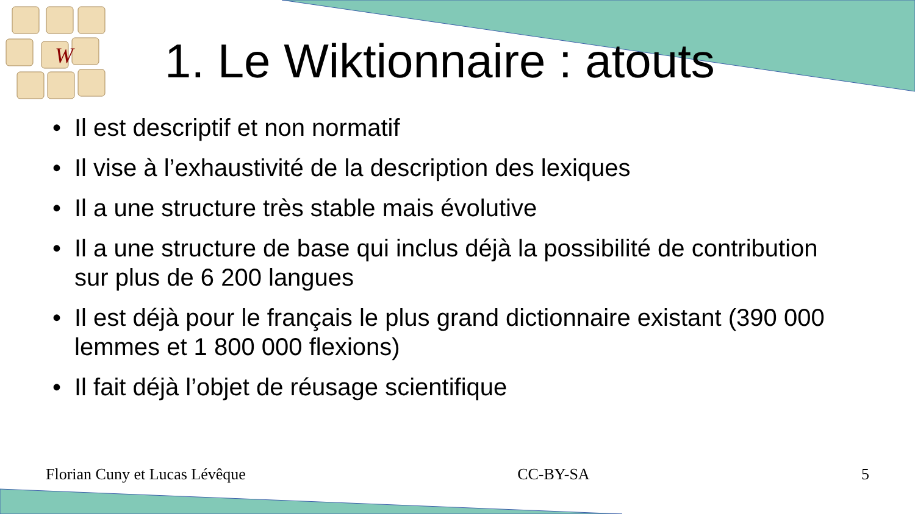W
1. Le Wiktionnaire : atouts
• Il est descriptif et non normatif
• Il vise à l’exhaustivité de la description des lexiques
• Il a une structure très stable mais évolutive
• Il a une structure de base qui inclus déjà la possibilité de contribution sur plus de 6 200 langues
• Il est déjà pour le français le plus grand dictionnaire existant (390 000 lemmes et 1 800 000 flexions)
• Il fait déjà l’objet de réusage scientifique
Florian Cuny et Lucas Lévêque CC-BY-SA 5